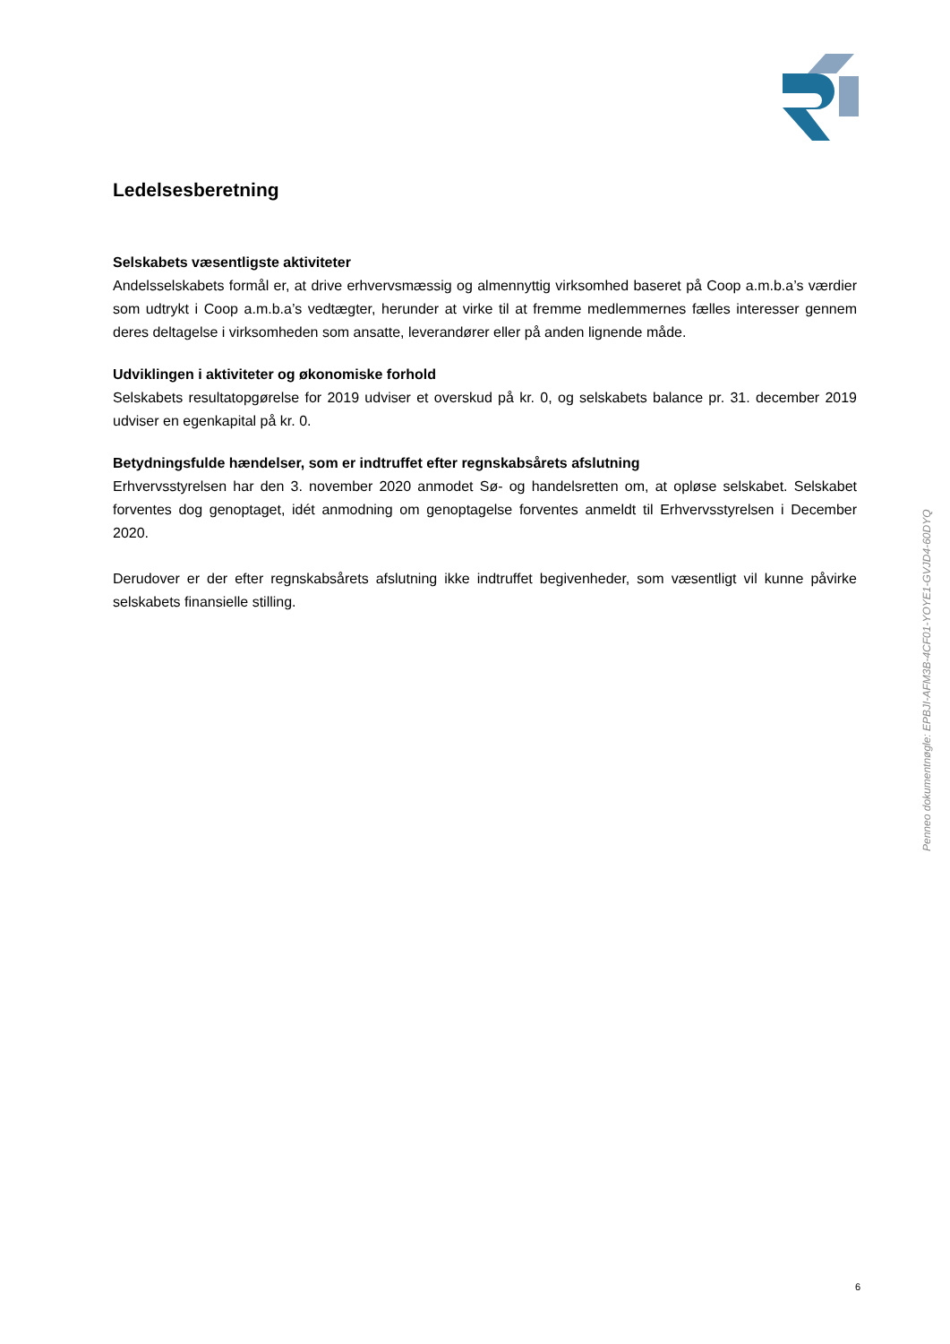Ledelsesberetning
Selskabets væsentligste aktiviteter
Andelsselskabets formål er, at drive erhvervsmæssig og almennyttig virksomhed baseret på Coop a.m.b.a’s værdier som udtrykt i Coop a.m.b.a’s vedtægter, herunder at virke til at fremme medlemmernes fælles interesser gennem deres deltagelse i virksomheden som ansatte, leverandører eller på anden lignende måde.
Udviklingen i aktiviteter og økonomiske forhold
Selskabets resultatopgørelse for 2019 udviser et overskud på kr. 0, og selskabets balance pr. 31. december 2019 udviser en egenkapital på kr. 0.
Betydningsfulde hændelser, som er indtruffet efter regnskabsårets afslutning
Erhvervsstyrelsen har den 3. november 2020 anmodet Sø- og handelsretten om, at opløse selskabet. Selskabet forventes dog genoptaget, idét anmodning om genoptagelse forventes anmeldt til Erhvervsstyrelsen i December 2020.
Derudover er der efter regnskabsårets afslutning ikke indtruffet begivenheder, som væsentligt vil kunne påvirke selskabets finansielle stilling.
Penneo dokumentnøgle: EPBJI-AFM3B-4CF01-YOYE1-GVJD4-60DYQ
6